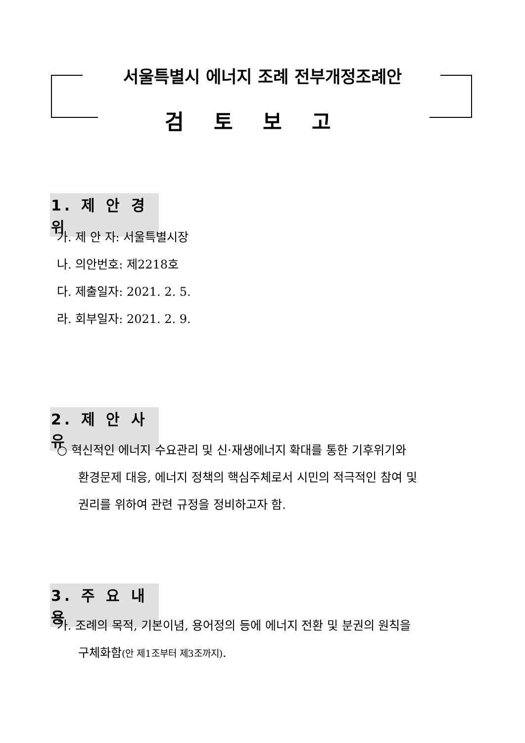서울특별시 에너지 조례 전부개정조례안
검토보고
1. 제 안 경 위
가. 제 안 자: 서울특별시장
나. 의안번호: 제2218호
다. 제출일자: 2021. 2. 5.
라. 회부일자: 2021. 2. 9.
2. 제 안 사 유
○ 혁신적인 에너지 수요관리 및 신·재생에너지 확대를 통한 기후위기와
환경문제 대응, 에너지 정책의 핵심주체로서 시민의 적극적인 참여 및
권리를 위하여 관련 규정을 정비하고자 함.
3. 주 요 내 용
가. 조례의 목적, 기본이념, 용어정의 등에 에너지 전환 및 분권의 원칙을
구체화함(안 제1조부터 제3조까지).